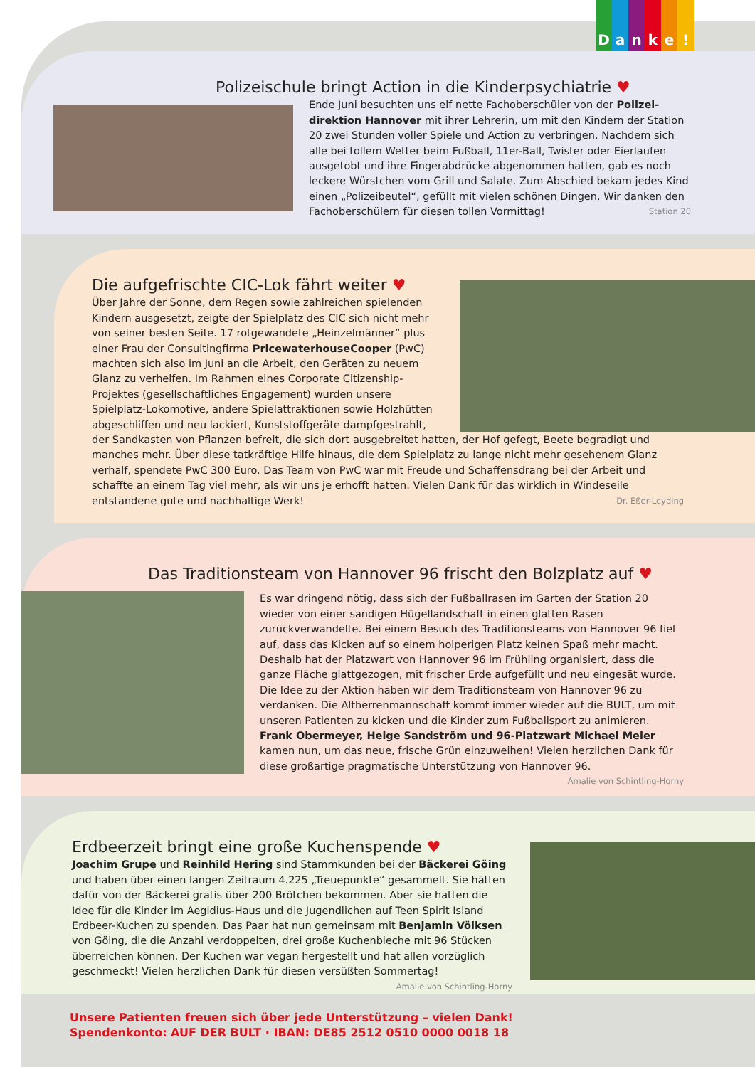Danke!
Polizeischule bringt Action in die Kinderpsychiatrie ♥
Ende Juni besuchten uns elf nette Fachoberschüler von der Polizei-direktion Hannover mit ihrer Lehrerin, um mit den Kindern der Station 20 zwei Stunden voller Spiele und Action zu verbringen. Nachdem sich alle bei tollem Wetter beim Fußball, 11er-Ball, Twister oder Eierlaufen ausgetobt und ihre Fingerabdrücke abgenommen hatten, gab es noch leckere Würstchen vom Grill und Salate. Zum Abschied bekam jedes Kind einen „Polizeibeutel“, gefüllt mit vielen schönen Dingen. Wir danken den Fachoberschülern für diesen tollen Vormittag! Station 20
Die aufgefrischte CIC-Lok fährt weiter ♥
Über Jahre der Sonne, dem Regen sowie zahlreichen spielenden Kindern ausgesetzt, zeigte der Spielplatz des CIC sich nicht mehr von seiner besten Seite. 17 rotgewandete „Heinzelmänner“ plus einer Frau der Consultingfirma PricewaterhouseCooper (PwC) machten sich also im Juni an die Arbeit, den Geräten zu neuem Glanz zu verhelfen. Im Rahmen eines Corporate Citizenship-Projektes (gesellschaftliches Engagement) wurden unsere Spielplatz-Lokomotive, andere Spielattraktionen sowie Holzhütten abgeschliffen und neu lackiert, Kunststoffgeräte dampfgestrahlt, der Sandkasten von Pflanzen befreit, die sich dort ausgebreitet hatten, der Hof gefegt, Beete begradigt und manches mehr. Über diese tatkräftige Hilfe hinaus, die dem Spielplatz zu lange nicht mehr gesehenem Glanz verhalf, spendete PwC 300 Euro. Das Team von PwC war mit Freude und Schaffensdrang bei der Arbeit und schaffte an einem Tag viel mehr, als wir uns je erhofft hatten. Vielen Dank für das wirklich in Windeseile entstandene gute und nachhaltige Werk! Dr. Eßer-Leyding
Das Traditionsteam von Hannover 96 frischt den Bolzplatz auf ♥
Es war dringend nötig, dass sich der Fußballrasen im Garten der Station 20 wieder von einer sandigen Hügellandschaft in einen glatten Rasen zurückverwandelte. Bei einem Besuch des Traditionsteams von Hannover 96 fiel auf, dass das Kicken auf so einem holperigen Platz keinen Spaß mehr macht. Deshalb hat der Platzwart von Hannover 96 im Frühling organisiert, dass die ganze Fläche glattgezogen, mit frischer Erde aufgefüllt und neu eingesät wurde. Die Idee zu der Aktion haben wir dem Traditionsteam von Hannover 96 zu verdanken. Die Altherrenmannschaft kommt immer wieder auf die BULT, um mit unseren Patienten zu kicken und die Kinder zum Fußballsport zu animieren. Frank Obermeyer, Helge Sandström und 96-Platzwart Michael Meier kamen nun, um das neue, frische Grün einzuweihen! Vielen herzlichen Dank für diese großartige pragmatische Unterstützung von Hannover 96. Amalie von Schintling-Horny
Erdbeerzeit bringt eine große Kuchenspende ♥
Joachim Grupe und Reinhild Hering sind Stammkunden bei der Bäckerei Göing und haben über einen langen Zeitraum 4.225 „Treuepunkte“ gesammelt. Sie hätten dafür von der Bäckerei gratis über 200 Brötchen bekommen. Aber sie hatten die Idee für die Kinder im Aegidius-Haus und die Jugendlichen auf Teen Spirit Island Erdbeer-Kuchen zu spenden. Das Paar hat nun gemeinsam mit Benjamin Völksen von Göing, die die Anzahl verdoppelten, drei große Kuchenbleche mit 96 Stücken überreichen können. Der Kuchen war vegan hergestellt und hat allen vorzüglich geschmeckt! Vielen herzlichen Dank für diesen versüßten Sommertag! Amalie von Schintling-Horny
Unsere Patienten freuen sich über jede Unterstützung – vielen Dank!
Spendenkonto: AUF DER BULT · IBAN: DE85 2512 0510 0000 0018 18